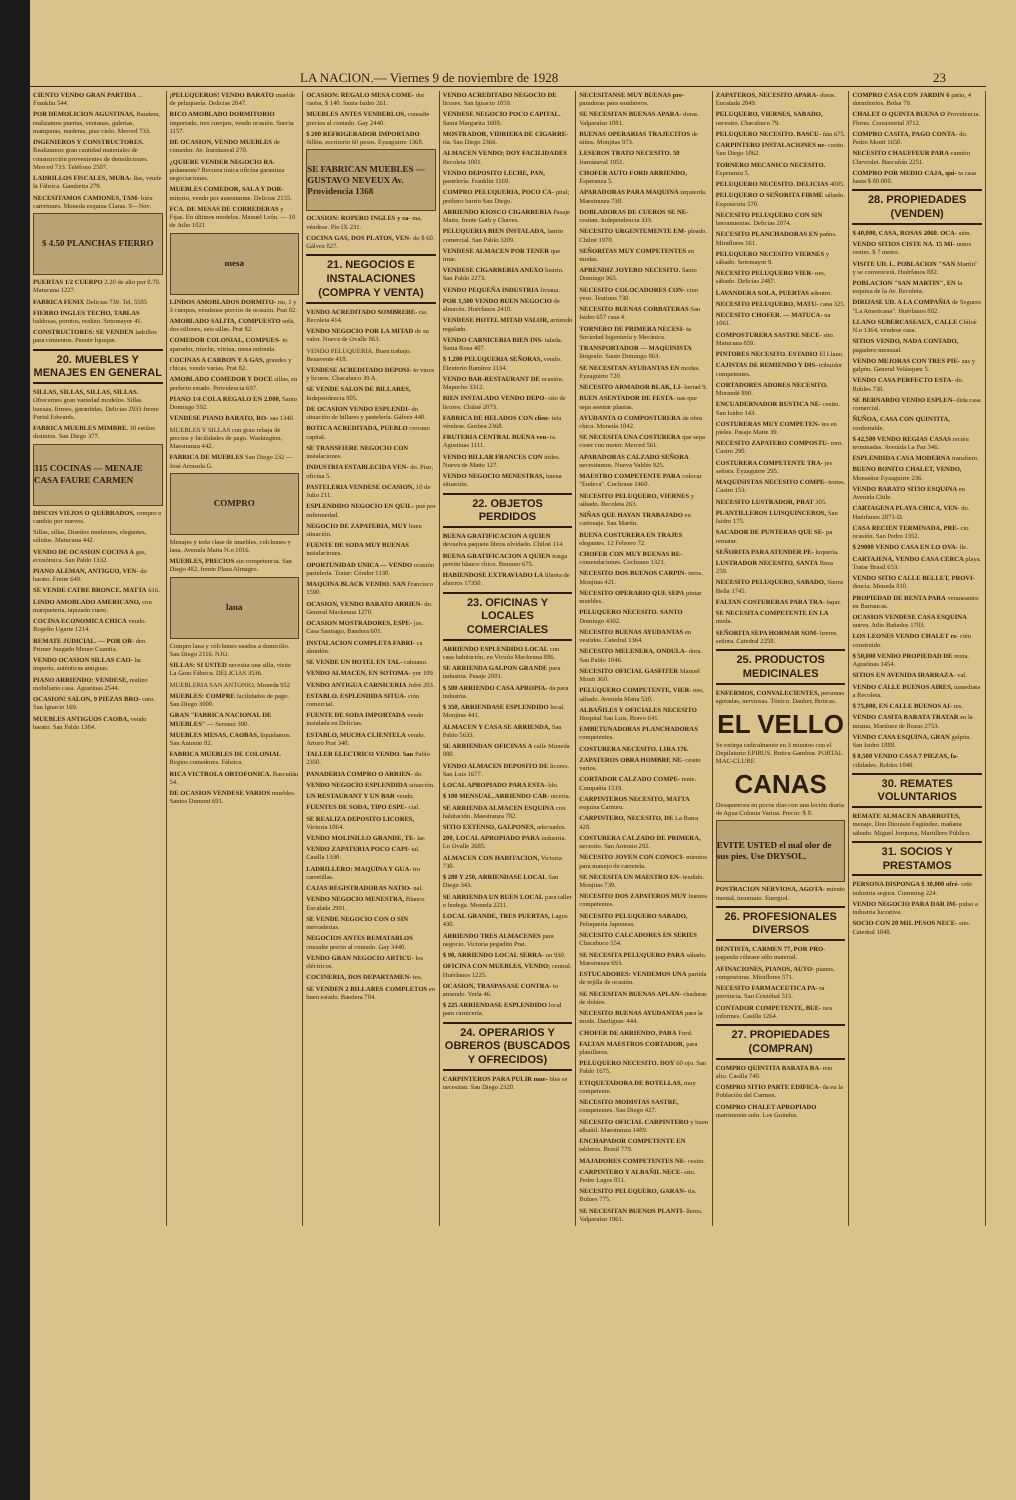LA NACION.— Viernes 9 de noviembre de 1928 23
CIENTO VENDO GRAN PARTIDA ... Franklin 544.
POR DEMOLICION AGUSTINAS, Bandera, realizamos puertas, ventanas, galerías, mamparas, maderas, piso cielo. Merced 733.
INGENIEROS Y CONSTRUCTORES. Realizamos gran cantidad materiales de construcción provenientes de demoliciones. Merced 733. Teléfono 2507.
LADRILLOS FISCALES, MURA- llas, vende la Fábrica. Gambetta 279.
NECESITAMOS CAMIONES, TAM- bién carretones. Moneda esquina Claras. 9—Nov.
$ 4.50 PLANCHAS FIERRO
PUERTAS 1/2 CUERPO 2.20 de alto por 0.70. Matucana 1227.
FABRICA FENIX Delicias 739. Tel. 5585
FIERRO INGLES TECHO, TABLAS baldosas, porotos, realizo. Sotomayor 41.
CONSTRUCTORES: SE VENDEN ladrillos para cimientos. Puente Iquique.
20. MUEBLES Y MENAJES EN GENERAL
SILLAS, SILLAS, SILLAS, SILLAS. Ofrecemos gran variedad modelos. Sillas buenas, firmes, garantidas. Delicias 2933 frente Portal Edwards.
FABRICA MUEBLES MIMBRE. 30 estilos distintos. San Diego 377.
315 COCINAS — MENAJE CASA FAURE CARMEN
DISCOS VIEJOS O QUEBRADOS, compro o cambio por nuevos.
Sillas, sillas, Diseños modernos, elegantes, sólidos. Matucana 442.
VENDO DE OCASION COCINA A gas, económica. San Pablo 1332.
PIANO ALEMAN, ANTIGUO, VEN- do barato. Freire 649.
SE VENDE CATRE BRONCE. MATTA 616.
LINDO AMOBLADO AMERICANO, con marquetería, tapizado cuero.
COCINA ECONOMICA CHICA vendo. Rogelio Ugarte 1214.
REMATE JUDICIAL. — POR OR- den Primer Juzgado Menor Cuantía.
VENDO OCASION SILLAS CAO- ba imperio, auténticas antiguas.
PIANO ARRIENDO: VENDESE, realizo mobiliario casa. Agustinas 2544.
OCASION! SALON, 9 PIEZAS BRO- cato. San Ignacio 169.
MUEBLES ANTIGUOS CAOBA, vendo barato. San Pablo 1384.
¡PELUQUEROS! VENDO BARATO mueble de peluquería. Delicias 2847.
RICO AMOBLADO DORMITORIO importado, tres cuerpos, vendo ocasión. Suecia 1157.
DE OCASION, VENDO MUEBLES de comedor. Av. Irarrázaval 270.
¿QUIERE VENDER NEGOCIO RA- pidamente? Recurra única oficina garantiza negociaciones.
MUEBLES COMEDOR, SALA Y DOR- mitorio, vendo por ausentarme. Delicias 2155.
FCA. DE MESAS DE CORREDERAS y Fijas. En últimos modelos. Manuel León. — 10 de Julio 1021
mesa
LINDOS AMOBLADOS DORMITO- rio, 1 y 3 cuerpos, véndense precios de ocasión. Prat 82.
AMOBLADO SALITA, COMPUESTO sofá, dos sillones, seis sillas. Prat 82.
COMEDOR COLONIAL, COMPUES- to aparador, trinche, vitrina, mesa redonda.
COCINAS A CARBON Y A GAS, grandes y chicas, vendo varias. Prat 82.
AMOBLADO COMEDOR Y DOCE sillas, en perfecto estado. Providencia 697.
PIANO 1/4 COLA REGALO EN 2.000, Santo Domingo 592.
VENDESE PIANO BARATO, RO- sas 1340.
MUEBLES Y SILLAS con gran rebaja de precios y facilidades de pago. Washington, Maestranza 442.
FABRICA DE MUEBLES San Diego 232 — José Arrasola G.
COMPRO
Menajes y toda clase de muebles, colchones y lana. Avenida Matta N.o 1016.
MUEBLES, PRECIOS sin competencia. San Diego 482, frente Plaza Almagro.
lana
Compro lana y colchones usados a domicilio. San Diego 2116. NJO.
SILLAS: SI USTED necesita una silla, visite La Gran Fábrica. DELICIAS 3536.
MUEBLERIA SAN ANTONIO, Moneda 952
MUEBLES: COMPRE facilidades de pago. San Diego 3000.
GRAN "FABRICA NACIONAL DE MUEBLES" — Serrano 390.
MUEBLES MESAS, CAOBAS, liquidamos. San Antonio 82.
FABRICA MUEBLES DE COLONIAL Regios comedores. Fábrica.
RICA VICTROLA ORTOFONICA. Bascuñán 54.
DE OCASION VENDESE VARIOS muebles. Santos Dumont 691.
OCASION: REGALO MESA COME- dor caoba, $ 140. Santa Isidro 261.
MUEBLES ANTES VENDERLOS, consulte precios al contado. Gay 2440.
$ 200 REFRIGERADOR IMPORTADO Sillón, escritorio 60 pesos. Eyzaguirre 1368.
SE FABRICAN MUEBLES — GUSTAVO NEVEUX Av. Providencia 1368
OCASION: ROPERO INGLES y ca- ma, véndese. Pío IX 231.
COCINA GAS, DOS PLATOS, VEN- do $ 60. Gálvez 827.
21. NEGOCIOS E INSTALACIONES (COMPRA Y VENTA)
VENDO ACREDITADO SOMBRERE- ría. Recoleta 414.
VENDO NEGOCIO POR LA MITAD de su valor. Nueva de Ovalle 863.
VENDO PELUQUERIA. Buen trabajo. Benavente 418.
VENDESE ACREDITADO DEPOSI- to vinos y licores. Chacabuco 39 A.
SE VENDE SALON DE BILLARES, Independencia 805.
DE OCASION VENDO ESPLENDI- do situación de billares y pastelería. Gálvez 440.
BOTICA ACREDITADA, PUEBLO cercano capital.
SE TRANSFIERE NEGOCIO CON instalaciones.
INDUSTRIA ESTABLECIDA VEN- do. Piso, oficina 5.
PASTELERIA VENDESE OCASION, 10 de Julio 211.
ESPLENDIDO NEGOCIO EN QUIL- pué por enfermedad.
NEGOCIO DE ZAPATERIA, MUY buen situación.
FUENTE DE SODA MUY BUENAS instalaciones.
OPORTUNIDAD UNICA — VENDO ocasión pastelería. Tratar: Cóndor 1130.
MAQUINA BLACK VENDO. SAN Francisco 1590.
OCASION, VENDO BARATO ARRIEN- do. General Mackenna 1270.
OCASION MOSTRADORES, ESPE- jos. Casa Santiago, Bandera 601.
INSTALACION COMPLETA FABRI- ca almidón.
SE VENDE UN HOTEL EN TAL- cahuano.
VENDO ALMACEN, EN SOTOMA- yor 109.
VENDO ANTIGUA CARNICERIA Jofré 203.
ESTABLO. ESPLENDIDA SITUA- ción comercial.
FUENTE DE SODA IMPORTADA vendo instalada en Delicias.
ESTABLO, MUCHA CLIENTELA vendo. Arturo Prat 340.
TALLER ELECTRICO VENDO. San Pablo 2350.
PANADERIA COMPRO O ARRIEN- do.
VENDO NEGOCIO ESPLENDIDA situación.
UN RESTAURANT Y UN BAR vendo.
FUENTES DE SODA, TIPO ESPE- cial.
SE REALIZA DEPOSITO LICORES, Victoria 1064.
VENDO MOLINILLO GRANDE, TE- lar.
VENDO ZAPATERIA POCO CAPI- tal. Casilla 1330.
LADRILLERO: MAQUINA Y GUA- tro carretillas.
CAJAS REGISTRADORAS NATIO- nal.
VENDO NEGOCIO MENESTRA, Blanco Encalada 2991.
SE VENDE NEGOCIO CON O SIN mercaderías.
NEGOCIOS ANTES REMATARLOS consulte precio al contado. Gay 3440.
VENDO GRAN NEGOCIO ARTICU- los eléctricos.
COCINERIA, DOS DEPARTAMEN- tos.
SE VENDEN 2 BILLARES COMPLETOS en buen estado. Bandera 784.
VENDO ACREDITADO NEGOCIO DE licores. San Ignacio 1059.
VENDESE NEGOCIO POCO CAPITAL. Santa Margarita 1608.
MOSTRADOR, VIDRIERA DE CIGARRE- ría. San Diego 2366.
ALMACEN VENDO; DOY FACILIDADES Recoleta 1001.
VENDO DEPOSITO LECHE, PAN, pastelería. Franklin 1169.
COMPRO PELUQUERIA, POCO CA- pital; prefiero barrio San Diego.
ARRIENDO KIOSCO CIGARRERIA Pasaje Matte, frente Gath y Chaves.
PELUQUERIA BIEN INSTALADA, barrio comercial. San Pablo 3209.
VENDESE ALMACEN POR TENER que irme.
VENDESE CIGARRERIA ANEXO lustrín. San Pablo 2273.
VENDO PEQUEÑA INDUSTRIA liviana.
POR 1,500 VENDO BUEN NEGOCIO de almacén. Huérfanos 2410.
VENDESE HOTEL MITAD VALOR, arriendo regalado.
VENDO CARNICERIA BIEN INS- talada. Santa Rosa 407.
$ 1,200 PELUQUERIA SEÑORAS, vendo. Eleuterio Ramírez 1134.
VENDO BAR-RESTAURANT DE ocasión. Mapocho 3312.
BIEN INSTALADO VENDO DEPO- sito de licores. Chiloé 2073.
FABRICA DE HELADOS CON clien- tela véndese. Gorbea 2368.
FRUTERIA CENTRAL BUENA ven- ta. Agustinas 1111.
VENDO BILLAR FRANCES CON útiles. Nueva de Matte 127.
VENDO NEGOCIO MENESTRAS, buena situación.
22. OBJETOS PERDIDOS
BUENA GRATIFICACION A QUIEN devuelva paquete libros olvidado. Chiloé 114.
BUENA GRATIFICACION A QUIEN traiga perrito blanco chico. Brunner 675.
HABIENDOSE EXTRAVIADO LA libreta de ahorros 17350.
23. OFICINAS Y LOCALES COMERCIALES
ARRIENDO ESPLENDIDO LOCAL con casa habitación, en Vicuña Mackenna 886.
SE ARRIENDA GALPON GRANDE para industria. Pasaje 2801.
$ 500 ARRIENDO CASA APROPIA- da para industria.
$ 350, ARRIENDASE ESPLENDIDO local. Monjitas 441.
ALMACEN Y CASA SE ARRIENDA, San Pablo 5633.
SE ARRIENDAN OFICINAS A calle Moneda 880.
VENDO ALMACEN DEPOSITO DE licores. San Luis 1677.
LOCAL APROPIADO PARA ESTA- blo.
$ 100 MENSUAL, ARRIENDO CAR- nicería.
SE ARRIENDA ALMACEN ESQUINA con habitación. Maestranza 782.
SITIO EXTENSO, GALPONES, adecuados.
200, LOCAL APROPIADO PARA industria. Lo Ovalle 2685.
ALMACEN CON HABITACION, Victoria 730.
$ 280 Y 250, ARRIENDASE LOCAL San Diego 343.
SE ARRIENDA UN BUEN LOCAL para taller o bodega. Moneda 2211.
LOCAL GRANDE, TRES PUERTAS, Lagos 430.
ARRIENDO TRES ALMACENES para negocio. Victoria pegadito Prat.
$ 90, ARRIENDO LOCAL SERRA- no 930.
OFICINA CON MUEBLES, VENDO; central. Huérfanos 1225.
OCASION, TRASPASASE CONTRA- to arriendo. Verla 46.
$ 225 ARRIENDASE ESPLENDIDO local para carnicería.
24. OPERARIOS Y OBREROS (BUSCADOS Y OFRECIDOS)
CARPINTEROS PARA PULIR mue- bles se necesitan. San Diego 2320.
NECESITANSE MUY BUENAS pre- paradoras para sombreros.
SE NECESITAN BUENAS APARA- doras. Valparaíso 1081.
BUENAS OPERARIAS TRAJECITOS de niños. Monjitas 973.
LESEROS TRATO NECESITO. 50 Irarrázaval 1951.
CHOFER AUTO FORD ARRIENDO, Esperanza 5.
APARADORAS PARA MAQUINA izquierda. Maestranza 738.
DOBLADORAS DE CUEROS SE NE- cesitan. Independencia 333.
NECESITO URGENTEMENTE EM- pleado. Chiloé 1970.
SEÑORITAS MUY COMPETENTES en modas.
APRENDIZ JOYERO NECESITO. Santo Domingo 965.
NECESITO COLOCADORES CON- cino yeso. Teatinos 738.
NECESITO BUENAS CORBATERAS San Isidro 657 casa 4.
TORNERO DE PRIMERA NECESI- ta Sociedad Ingeniería y Mecánica.
TRANSPORTADOR — MAQUINISTA litógrafo. Santo Domingo 863.
SE NECESITAN AYUDANTAS EN modas. Eyzaguirre 720.
NECESITO ARMADOR BLAK, LI- bertad 9.
BUEN ASENTADOR DE FESTA- nas que sepa asentar plantas.
AYUDANTA O COMPOSTURERA de obra chica. Moneda 1042.
SE NECESITA UNA COSTURERA que sepa coser con motor. Merced 561.
APARADORAS CALZADO SEÑORA necesitamos. Nueva Valdés 925.
MAESTRO COMPETENTE PARA colocar "Endeca". Cochrane 1460.
NECESITO PELUQUERO, VIERNES y sábado. Recoleta 263.
NIÑAS QUE HAYAN TRABAJADO en cartonaje. San Martín.
BUENA COSTURERA EN TRAJES elegantes. 12 Febrero 72.
CHOFER CON MUY BUENAS RE- comendaciones. Cochrano 1321.
NECESITO DOS BUENOS CARPIN- teros. Monjitas 421.
NECESITO OPERARIO QUE SEPA pintar muebles.
PELUQUERO NECESITO. SANTO Domingo 4302.
NECESITO BUENAS AYUDANTAS en vestidos. Catedral 1364.
NECESITO MELENERA, ONDULA- dora. San Pablo 1046.
NECESITO OFICIAL GASFITER Manuel Montt 360.
PELUQUERO COMPETENTE, VIER- nes, sábado. Avenida Matta 530.
ALBAÑILES Y OFICIALES NECESITO Hospital San Luis, Bravo 641.
EMBETUNADORAS PLANCHADORAS competentes.
COSTURERA NECESITO. LIRA 176.
ZAPATEROS OBRA HOMBRE NE- cesito varios.
CORTADOR CALZADO COMPE- tente. Compañía 1519.
CARPINTEROS NECESITO, MATTA esquina Carmen.
CARPINTERO, NECESITO, DE La Barra 428.
COSTURERA CALZADO DE PRIMERA, necesito. San Antonio 292.
NECESITO JOVEN CON CONOCI- mientos para manejo de carretela.
SE NECESITA UN MAESTRO EN- tendido. Monjitas 739.
NECESITO DOS ZAPATEROS MUY buenos competentes.
NECESITO PELUQUERO SABADO, Peluquería Japonesa.
NECESITO CALCADORES EN SERIES Chacabuco 554.
SE NECESITA PELUQUERO PARA sábado. Maestranza 693.
ESTUCADORES: VENDEMOS UNA partida de rejilla de ocasión.
SE NECESITAN BUENAS APLAN- chadoras de dobles.
NECESITO BUENAS AYUDANTAS para la moda. Dardignac 444.
CHOFER DE ARRIENDO, PARA Ford.
FALTAN MAESTROS CORTADOR, para planilleros.
PELUQUERO NECESITO. DOY 60 ojo. San Pablo 1675.
ETIQUETADORA DE BOTELLAS, muy competente.
NECESITO MODISTAS SASTRE, competentes. San Diego 427.
NECESITO OFICIAL CARPINTERO y buen albañil. Maestranza 1489.
ENCHAPADOR COMPETENTE EN tableros. Brasil 779.
MAJADORES COMPETENTES NE- cesito.
CARPINTERO Y ALBAÑIL NECE- sito. Pedro Lagos 851.
NECESITO PELUQUERO, GARAN- tía. Bulnes 775.
SE NECESITAN BUENOS PLANTI- lleros. Valparaíso 1961.
ZAPATEROS, NECESITO APARA- doras. Encalada 2849.
PELUQUERO, VIERNES, SABADO, necesito. Chacabuco 79.
PELUQUERO NECESITO. BASCU- ñán 675.
CARPINTERO INSTALACIONES ne- cesito. San Diego 1062.
TORNERO MECANICO NECESITO. Esperanza 5.
PELUQUERO NECESITO. DELICIAS 4005.
PELUQUERO O SEÑORITA FIRME sábado. Exposición 570.
NECESITO PELUQUERO CON SIN herramientas. Delicias 2874.
NECESITO PLANCHADORAS EN paños. Miraflores 161.
PELUQUERO NECESITO VIERNES y sábado. Sotomayor 9.
NECESITO PELUQUERO VIER- nes, sábado. Delicias 2487.
LAVANDERA SOLA, PUERTAS adentro.
NECESITO PELUQUERO, MATU- cana 325.
NECESITO CHOFER. — MATUCA- na 1061.
COMPOSTURERA SASTRE NECE- sito. Matucana 859.
PINTORES NECESITO. ESTADIO El Llano.
CAJISTAS DE REMIENDO Y DIS- tribuidor competentes.
CORTADORES ADORES NECESITO. Morandé 890.
ENCUADERNADOR RUSTICA NE- cesito. San Isidro 143.
COSTURERAS MUY COMPETEN- tes en pieles. Pasaje Matte 39.
NECESITO ZAPATERO COMPOSTU- rero. Castro 290.
COSTURERA COMPETENTE TRA- jes señora. Eyzaguirre 295.
MAQUINISTAS NECESITO COMPE- tentes. Castro 153.
NECESITO LUSTRADOR, PRAT 305.
PLANTILLEROS LUISQUINCEROS, San Isidro 175.
SACADOR DE PUNTERAS QUE SE- pa rematar.
SEÑORITA PARA ATENDER PE- luquería.
LUSTRADOR NECESITO, SANTA Rosa 259.
NECESITO PELUQUERO, SABADO, Sierra Bella 1745.
FALTAN COSTURERAS PARA TRA- bajar.
SE NECESITA COMPETENTE EN LA moda.
SEÑORITA SEPA HORMAR SOM- breros señora. Catedral 2258.
25. PRODUCTOS MEDICINALES
ENFERMOS, CONVALECIENTES, personas agotadas, nerviosas. Tónico. Dauber, Boticas.
EL VELLO
Se extirpa radicalmente en 3 minutos con el Depilatorio EPIRUS. Botica Gamboa. PORTAL MAC-CLURE
CANAS
Desaparecen en pocos días con una loción diaria de Agua Colonia Varina. Precio: $ 8.
EVITE USTED el mal olor de sus pies. Use DRYSOL.
POSTRACION NERVIOSA, AGOTA- miento mental, insomnio. Energiol.
26. PROFESIONALES DIVERSOS
DENTISTA, CARMEN 77, POR PRO- paganda cóbrase sólo material.
AFINACIONES, PIANOS, AUTO- pianos, composturas. Miraflores 571.
NECESITO FARMACEUTICA PA- ra provincia. San Cristóbal 515.
CONTADOR COMPETENTE, BUE- nos informes. Casilla 1264.
27. PROPIEDADES (COMPRAN)
COMPRO QUINTITA BARATA BA- rrio alto. Casilla 740.
COMPRO SITIO PARTE EDIFICA- da en la Población del Carmen.
COMPRO CHALET APROPIADO matrimonio solo. Los Guindos.
COMPRO CASA CON JARDIN 6 patio, 4 dormitorios. Bolsa 79.
CHALET O QUINTA BUENA O Providencia. Flores. Consistorial 3712.
COMPRO CASITA, PAGO CONTA- do. Pedro Montt 1650.
NECESITO CHAUFFEUR PARA camión Chevrolet. Bascuñán 2251.
COMPRO POR MEDIO CAJA, qui- ta casa hasta $ 80.000.
28. PROPIEDADES (VENDEN)
$ 40,000, CASA, ROSAS 2060. OCA- sión.
VENDO SITIOS CISTE NA. 15 MI- nutos centro. $ 7 metro.
VISITE UD. L. POBLACION "SAN Martín" y se convencerá. Huérfanos 882.
POBLACION "SAN MARTIN", EN la esquina de la Av. Recoleta.
DIRIJASE UD. A LA COMPAÑIA de Seguros "La Americana". Huérfanos 882.
LLANO SUBERCASEAUX, CALLE Chiloé N.o 1364, véndese casa.
SITIOS VENDO, NADA CONTADO, pagadero mensual.
VENDO MEJORAS CON TRES PIE- zas y galpón. General Velásquez 5.
VENDO CASA PERFECTO ESTA- do. Robles 738.
SE BERNARDO VENDO ESPLEN- dida casa comercial.
ÑUÑOA, CASA CON QUINTITA, confortable.
$ 42,500 VENDO REGIAS CASAS recién terminadas. Avenida La Paz 346.
ESPLENDIDA CASA MODERNA transfiero.
BUENO BONITO CHALET, VENDO, Monseñor Eyzaguirre 236.
VENDO BARATO SITIO ESQUINA en Avenida Chile.
CARTAGENA PLAYA CHICA, VEN- do. Huérfanos 2871-D.
CASA RECIEN TERMINADA, PRE- cio ocasión. San Pedro 1352.
$ 29000 VENDO CASA EN LO OVA- lle.
CARTAJENA, VENDO CASA CERCA playa. Tratar Brasil 653.
VENDO SITIO CALLE BELLET, PROVI- dencia. Moneda 810.
PROPIEDAD DE RENTA PARA veraneantes en Barrancas.
OCASION VENDESE CASA ESQUINA nueva. Julio Bañados 1783.
LOS LEONES VENDO CHALET re- cién construido.
$ 50,000 VENDO PROPIEDAD DE renta. Agustinas 1454.
SITIOS EN AVENIDA IRARRAZA- val.
VENDO CALLE BUENOS AIRES, inmediata a Recoleta.
$ 75,000, EN CALLE BUENOS AI- res.
VENDO CASITA BARATA TRATAR en la misma, Martínez de Rozas 2753.
VENDO CASA ESQUINA, GRAN galpón. San Isidro 1888.
$ 8,500 VENDO CASA 7 PIEZAS, fa- cilidades. Robles 1048.
30. REMATES VOLUNTARIOS
REMATE ALMACEN ABARROTES, menaje, Don Dionisio Fagúndez, mañana sábado. Miguel Jorquera, Martillero Público.
31. SOCIOS Y PRESTAMOS
PERSONA DISPONGA $ 30,000 ofré- cele industria segura. Cumming 224.
VENDO NEGOCIO PARA DAR IM- pulso a industria lucrativa.
SOCIO CON 20 MIL PESOS NECE- sito. Catedral 1048.